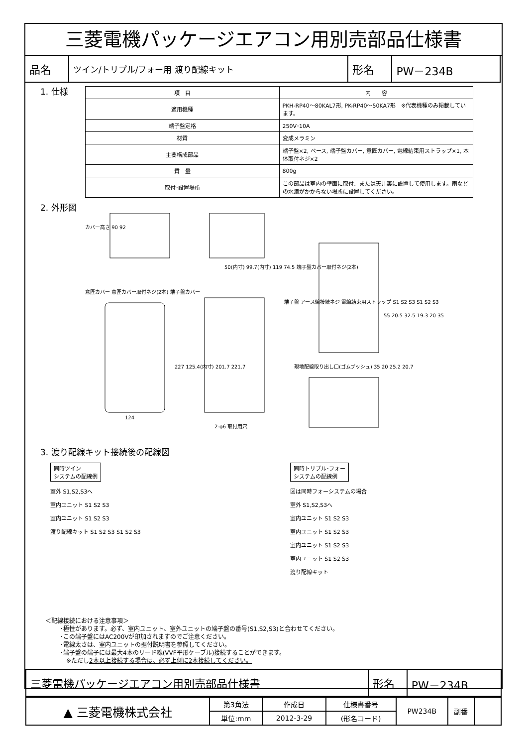三菱電機パッケージエアコン用別売部品仕様書
| 品名 | ツイン/トリプル/フォー用 渡り配線キット | 形名 | PW－234B |
1. 仕様
| 項 目 | 内 容 |
| --- | --- |
| 適用機種 | PKH-RP40～80KAL7形, PK-RP40～50KA7形 ※代表機種のみ掲載しています。 |
| 端子盤定格 | 250V･10A |
| 材質 | 変成メラミン |
| 主要構成部品 | 端子盤×2, ベース, 端子盤カバー, 意匠カバー, 電線結束用ストラップ×1, 本体取付ネジ×2 |
| 質 量 | 800g |
| 取付･設置場所 | この部品は室内の壁面に取付、または天井裏に設置して使用します。雨などの水滴がかからない場所に設置してください。 |
2. 外形図
カバー高さ 90 92
意匠カバー 意匠カバー取付ネジ(2本) 端子盤カバー
50(内寸) 99.7(内寸) 119 74.5 端子盤カバー取付ネジ(2本)
227 125.4(内寸) 201.7 221.7
124
2-φ6 取付用穴
端子盤 アース線接続ネジ 電線結束用ストラップ S1 S2 S3 S1 S2 S3
55 20.5 32.5 19.3 20 35
現地配線取り出し口(ゴムブッシュ) 35 20 25.2 20.7
3. 渡り配線キット接続後の配線図
同時ツイン
システムの配線例
室外 S1,S2,S3へ
室内ユニット S1 S2 S3
室内ユニット S1 S2 S3
渡り配線キット S1 S2 S3 S1 S2 S3
同時トリプル･フォー
システムの配線例
図は同時フォーシステムの場合
室外 S1,S2,S3へ
室内ユニット S1 S2 S3
室内ユニット S1 S2 S3
室内ユニット S1 S2 S3
室内ユニット S1 S2 S3
渡り配線キット
＜配線接続における注意事項＞
･極性があります。必ず、室内ユニット、室外ユニットの端子盤の番号(S1,S2,S3)と合わせてください。
･この端子盤にはAC200Vが印加されますのでご注意ください。
･電線太さは、室内ユニットの据付説明書を参照してください。
･端子盤の端子には最大4本のリード線(VVF平形ケーブル)接続することができます。
　※ただし2本以上接続する場合は、必ず上側に2本接続してください。
| 三菱電機パッケージエアコン用別売部品仕様書 | 形名 | PW－234B |
| ▲ 三菱電機株式会社 | 第3角法 | 作成日 | 仕様書番号 | PW234B | 副番 | |
| | 単位:mm | 2012-3-29 | (形名コード) | | | |